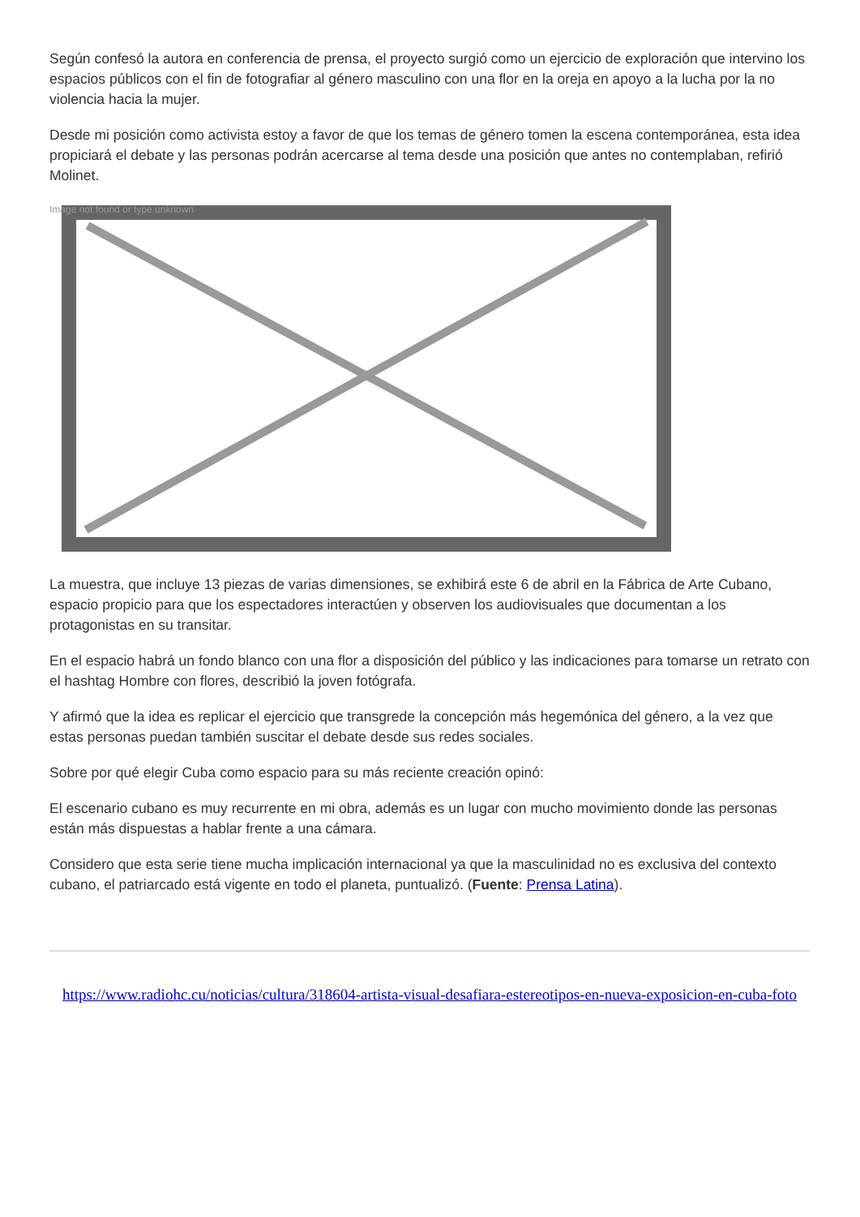Según confesó la autora en conferencia de prensa, el proyecto surgió como un ejercicio de exploración que intervino los espacios públicos con el fin de fotografiar al género masculino con una flor en la oreja en apoyo a la lucha por la no violencia hacia la mujer.
Desde mi posición como activista estoy a favor de que los temas de género tomen la escena contemporánea, esta idea propiciará el debate y las personas podrán acercarse al tema desde una posición que antes no contemplaban, refirió Molinet.
Image not found or type unknown
La muestra, que incluye 13 piezas de varias dimensiones, se exhibirá este 6 de abril en la Fábrica de Arte Cubano, espacio propicio para que los espectadores interactúen y observen los audiovisuales que documentan a los protagonistas en su transitar.
En el espacio habrá un fondo blanco con una flor a disposición del público y las indicaciones para tomarse un retrato con el hashtag Hombre con flores, describió la joven fotógrafa.
Y afirmó que la idea es replicar el ejercicio que transgrede la concepción más hegemónica del género, a la vez que estas personas puedan también suscitar el debate desde sus redes sociales.
Sobre por qué elegir Cuba como espacio para su más reciente creación opinó:
El escenario cubano es muy recurrente en mi obra, además es un lugar con mucho movimiento donde las personas están más dispuestas a hablar frente a una cámara.
Considero que esta serie tiene mucha implicación internacional ya que la masculinidad no es exclusiva del contexto cubano, el patriarcado está vigente en todo el planeta, puntualizó. (Fuente: Prensa Latina).
https://www.radiohc.cu/noticias/cultura/318604-artista-visual-desafiara-estereotipos-en-nueva-exposicion-en-cuba-foto